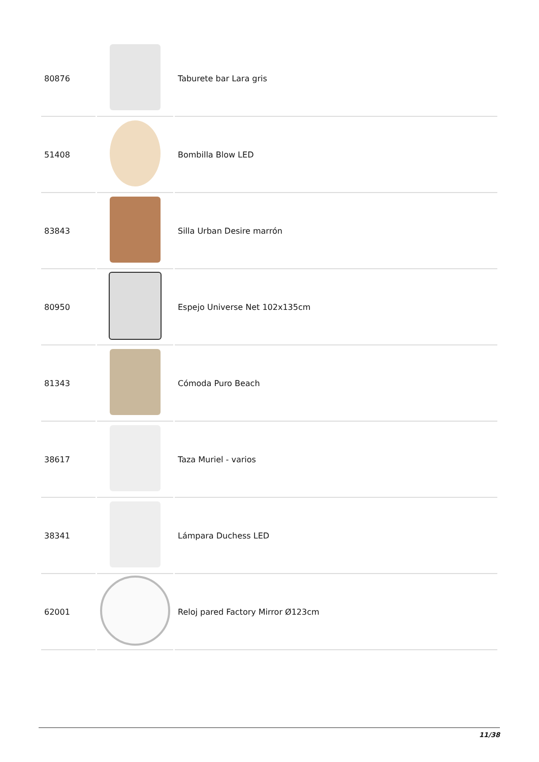| 80876 | | Taburete bar Lara gris |
| 51408 | | Bombilla Blow LED |
| 83843 | | Silla Urban Desire marrón |
| 80950 | | Espejo Universe Net 102x135cm |
| 81343 | | Cómoda Puro Beach |
| 38617 | | Taza Muriel - varios |
| 38341 | | Lámpara Duchess LED |
| 62001 | | Reloj pared Factory Mirror Ø123cm |
11/38